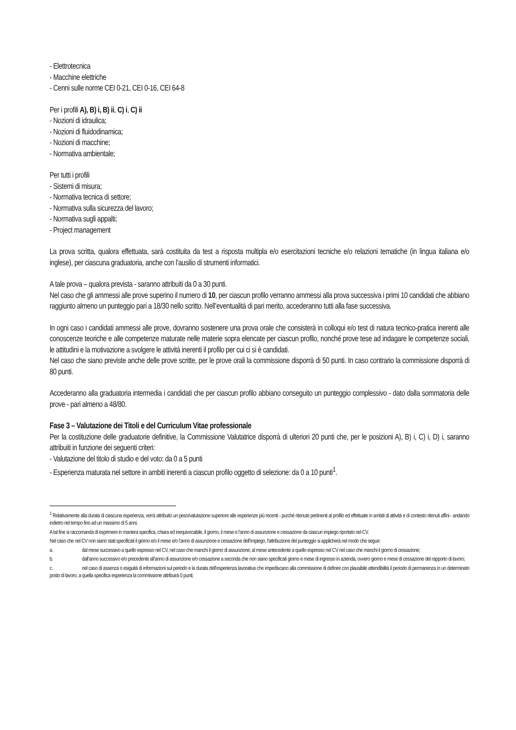- Elettrotecnica
- Macchine elettriche
- Cenni sulle norme CEI 0-21, CEI 0-16, CEI 64-8
Per i profili A), B) i, B) ii, C) i, C) ii
- Nozioni di idraulica;
- Nozioni di fluidodinamica;
- Nozioni di macchine;
- Normativa ambientale;
Per tutti i profili
- Sistemi di misura;
- Normativa tecnica di settore;
- Normativa sulla sicurezza del lavoro;
- Normativa sugli appalti;
- Project management
La prova scritta, qualora effettuata, sarà costituita da test a risposta multipla e/o esercitazioni tecniche e/o relazioni tematiche (in lingua italiana e/o inglese), per ciascuna graduatoria, anche con l’ausilio di strumenti informatici.
A tale prova – qualora prevista - saranno attribuiti da 0 a 30 punti.
Nel caso che gli ammessi alle prove superino il numero di 10, per ciascun profilo verranno ammessi alla prova successiva i primi 10 candidati che abbiano raggiunto almeno un punteggio pari a 18/30 nello scritto. Nell’eventualità di pari merito, accederanno tutti alla fase successiva.
In ogni caso i candidati ammessi alle prove, dovranno sostenere una prova orale che consisterà in colloqui e/o test di natura tecnico-pratica inerenti alle conoscenze teoriche e alle competenze maturate nelle materie sopra elencate per ciascun profilo, nonché prove tese ad indagare le competenze sociali, le attitudini e la motivazione a svolgere le attività inerenti il profilo per cui ci si è candidati.
Nel caso che siano previste anche delle prove scritte, per le prove orali la commissione disporrà di 50 punti. In caso contrario la commissione disporrà di 80 punti.
Accederanno alla graduatoria intermedia i candidati che per ciascun profilo abbiano conseguito un punteggio complessivo - dato dalla sommatoria delle prove - pari almeno a 48/80.
Fase 3 – Valutazione dei Titoli e del Curriculum Vitae professionale
Per la costituzione delle graduatorie definitive, la Commissione Valutatrice disporrà di ulteriori 20 punti che, per le posizioni A), B) i, C) i, D) i, saranno attribuiti in funzione dei seguenti criteri:
- Valutazione del titolo di studio e del voto: da 0 a 5 punti
- Esperienza maturata nel settore in ambiti inerenti a ciascun profilo oggetto di selezione: da 0 a 10 punti<sup>1</sup>.
<sup>1</sup> Relativamente alla durata di ciascuna esperienza, verrà attribuito un peso/valutazione superiore alle esperienze più recenti - purché ritenute pertinenti al profilo ed effettuate in ambiti di attività e di contesto ritenuti affini - andando indietro nel tempo fino ad un massimo di 5 anni.
A tal fine si raccomanda di esprimere in maniera specifica, chiara ed inequivocabile, il giorno, il mese e l’anno di assunzione e cessazione da ciascun impiego riportato nel CV.
Nel caso che nel CV non siano stati specificati il giorno e/o il mese e/o l’anno di assunzione e cessazione dell’impiego, l’attribuzione del punteggio si applicherà nel modo che segue:
a. dal mese successivo a quello espresso nel CV, nel caso che manchi il giorno di assunzione; al mese antecedente a quello espresso nel CV nel caso che manchi il giorno di cessazione;
b. dall’anno successivo e/o precedente all’anno di assunzione e/o cessazione a seconda che non siano specificati giorno e mese di ingresso in azienda, ovvero giorno e mese di cessazione del rapporto di lavoro;
c. nel caso di assenza o esiguità di informazioni sul periodo e la durata dell’esperienza lavorativa che impediscano alla commissione di definire con plausibile attendibilità il periodo di permanenza in un determinato posto di lavoro, a quella specifica esperienza la commissione attribuirà 0 punti;